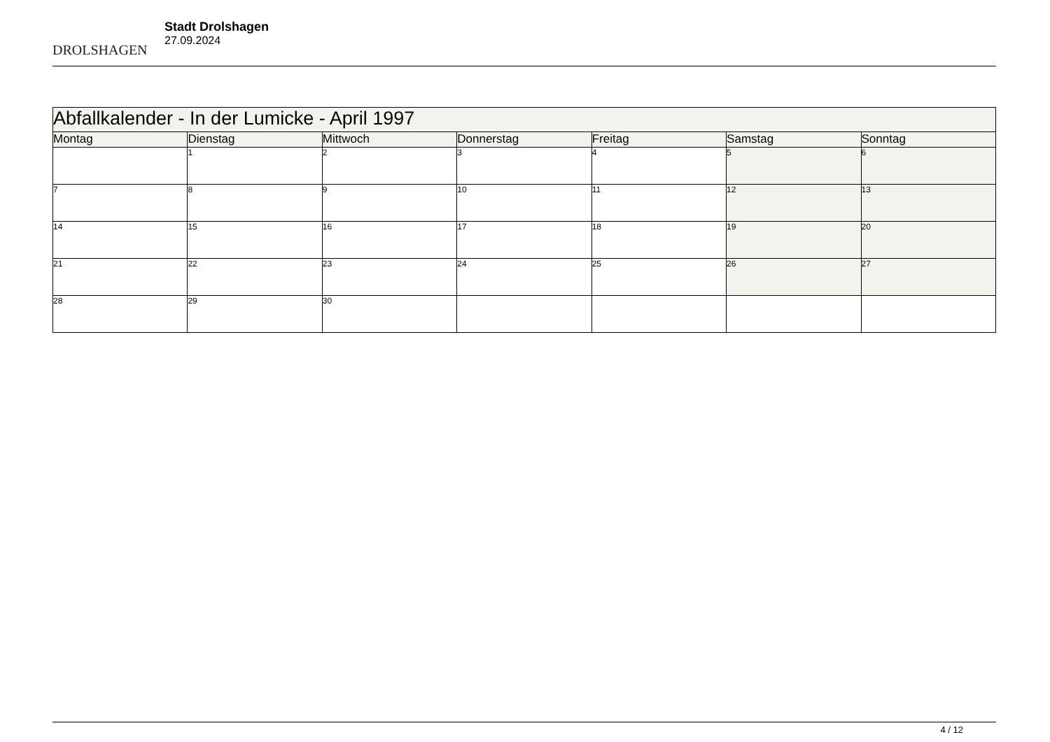DROLSHAGEN
Stadt Drolshagen
27.09.2024
| Abfallkalender - In der Lumicke - April 1997 | | | | | | |
| --- | --- | --- | --- | --- | --- | --- |
| Montag | Dienstag | Mittwoch | Donnerstag | Freitag | Samstag | Sonntag |
| | 1 | 2 | 3 | 4 | 5 | 6 |
| 7 | 8 | 9 | 10 | 11 | 12 | 13 |
| 14 | 15 | 16 | 17 | 18 | 19 | 20 |
| 21 | 22 | 23 | 24 | 25 | 26 | 27 |
| 28 | 29 | 30 | | | | |
4 / 12